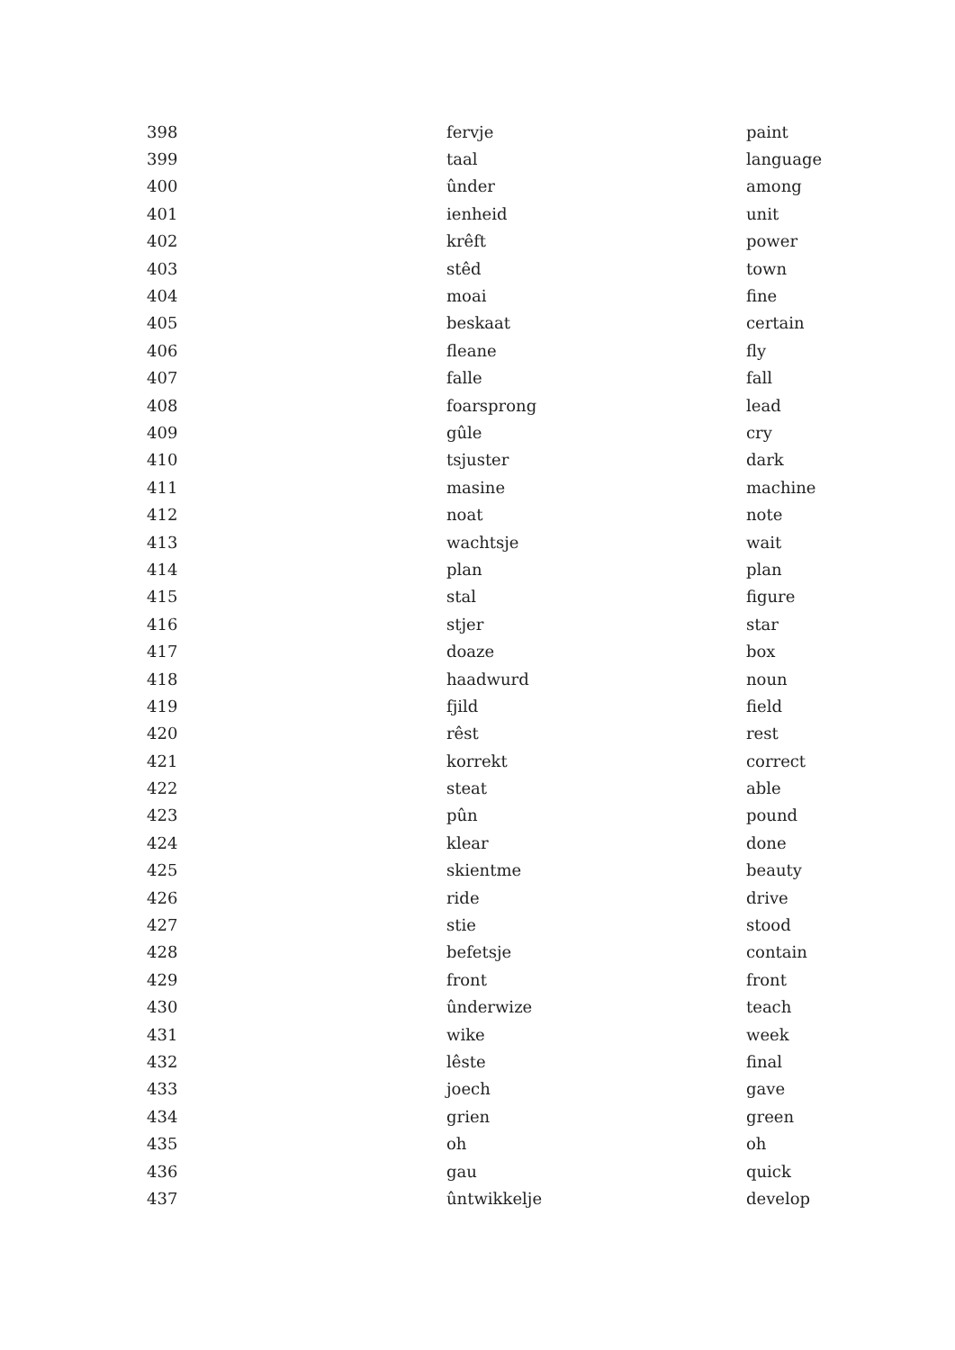| 398 | fervje | paint |
| 399 | taal | language |
| 400 | ûnder | among |
| 401 | ienheid | unit |
| 402 | krêft | power |
| 403 | stêd | town |
| 404 | moai | fine |
| 405 | beskaat | certain |
| 406 | fleane | fly |
| 407 | falle | fall |
| 408 | foarsprong | lead |
| 409 | gûle | cry |
| 410 | tsjuster | dark |
| 411 | masine | machine |
| 412 | noat | note |
| 413 | wachtsje | wait |
| 414 | plan | plan |
| 415 | stal | figure |
| 416 | stjer | star |
| 417 | doaze | box |
| 418 | haadwurd | noun |
| 419 | fjild | field |
| 420 | rêst | rest |
| 421 | korrekt | correct |
| 422 | steat | able |
| 423 | pûn | pound |
| 424 | klear | done |
| 425 | skientme | beauty |
| 426 | ride | drive |
| 427 | stie | stood |
| 428 | befetsje | contain |
| 429 | front | front |
| 430 | ûnderwize | teach |
| 431 | wike | week |
| 432 | lêste | final |
| 433 | joech | gave |
| 434 | grien | green |
| 435 | oh | oh |
| 436 | gau | quick |
| 437 | ûntwikkelje | develop |